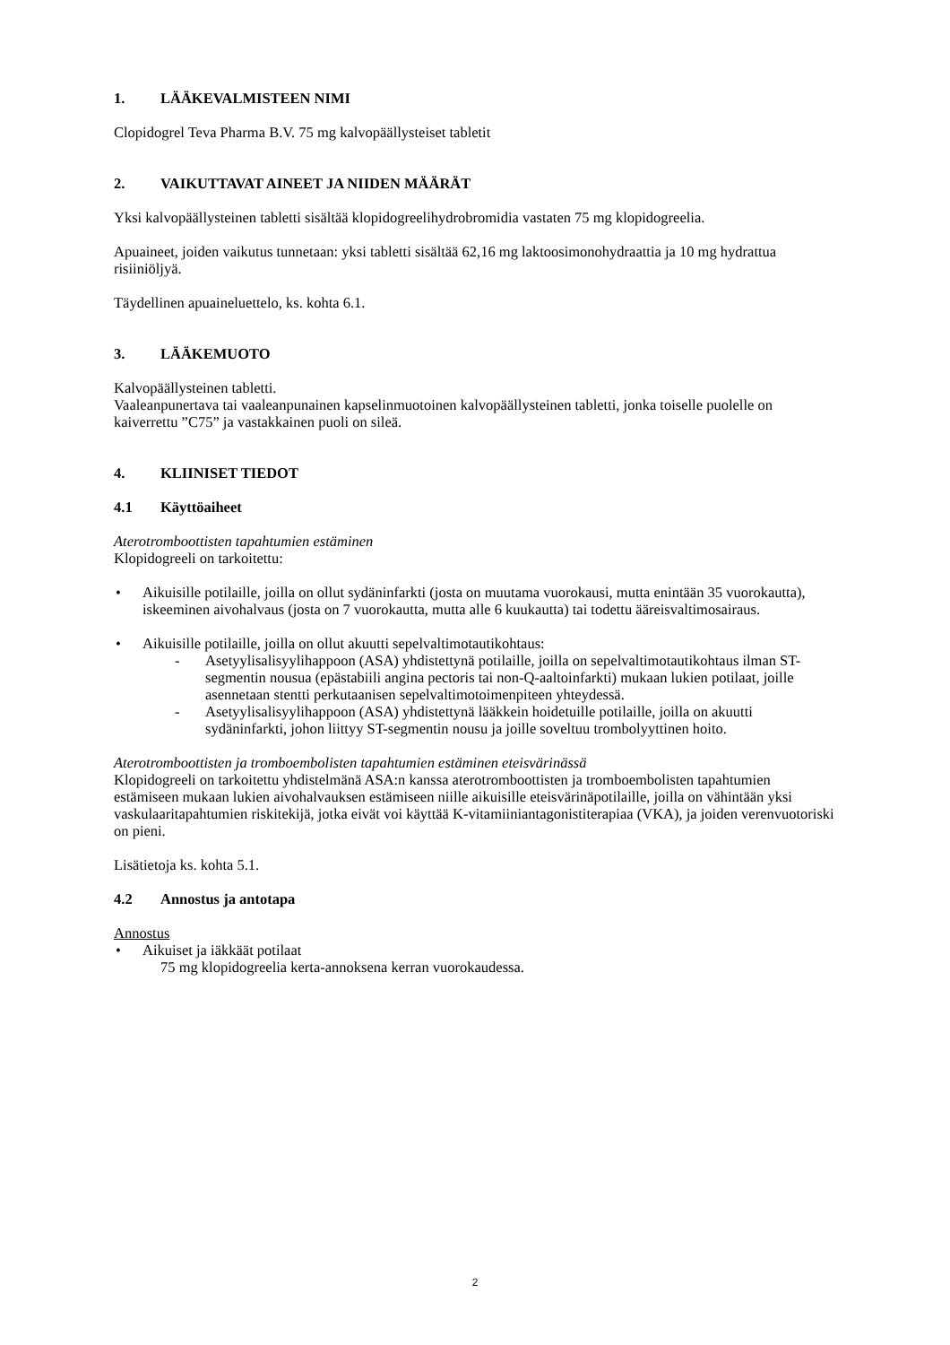1. LÄÄKEVALMISTEEN NIMI
Clopidogrel Teva Pharma B.V. 75 mg kalvopäällysteiset tabletit
2. VAIKUTTAVAT AINEET JA NIIDEN MÄÄRÄT
Yksi kalvopäällysteinen tabletti sisältää klopidogreelihydrobromidia vastaten 75 mg klopidogreelia.
Apuaineet, joiden vaikutus tunnetaan: yksi tabletti sisältää 62,16 mg laktoosimonohydraattia ja 10 mg hydrattua risiiniöljyä.
Täydellinen apuaineluettelo, ks. kohta 6.1.
3. LÄÄKEMUOTO
Kalvopäällysteinen tabletti.
Vaaleanpunertava tai vaaleanpunainen kapselinmuotoinen kalvopäällysteinen tabletti, jonka toiselle puolelle on kaiverrettu ”C75” ja vastakkainen puoli on sileä.
4. KLIINISET TIEDOT
4.1 Käyttöaiheet
Aterotromboottisten tapahtumien estäminen
Klopidogreeli on tarkoitettu:
Aikuisille potilaille, joilla on ollut sydäninfarkti (josta on muutama vuorokausi, mutta enintään 35 vuorokautta), iskeeminen aivohalvaus (josta on 7 vuorokautta, mutta alle 6 kuukautta) tai todettu ääreisvaltimosairaus.
Aikuisille potilaille, joilla on ollut akuutti sepelvaltimotautikohtaus:
- Asetyylisalisyylihappoon (ASA) yhdistettynä potilaille, joilla on sepelvaltimotautikohtaus ilman ST-segmentin nousua (epästabiili angina pectoris tai non-Q-aaltoinfarkti) mukaan lukien potilaat, joille asennetaan stentti perkutaanisen sepelvaltimotoimenpiteen yhteydessä.
- Asetyylisalisyylihappoon (ASA) yhdistettynä lääkkein hoidetuille potilaille, joilla on akuutti sydäninfarkti, johon liittyy ST-segmentin nousu ja joille soveltuu trombolyyttinen hoito.
Aterotromboottisten ja tromboembolisten tapahtumien estäminen eteisvärinässä
Klopidogreeli on tarkoitettu yhdistelmänä ASA:n kanssa aterotromboottisten ja tromboembolisten tapahtumien estämiseen mukaan lukien aivohalvauksen estämiseen niille aikuisille eteisvärinäpotilaille, joilla on vähintään yksi vaskulaaritapahtumien riskitekijä, jotka eivät voi käyttää K-vitamiiniantagonistiterapiaa (VKA), ja joiden verenvuotoriski on pieni.
Lisätietoja ks. kohta 5.1.
4.2 Annostus ja antotapa
Annostus
Aikuiset ja iäkkäät potilaat
75 mg klopidogreelia kerta-annoksena kerran vuorokaudessa.
2